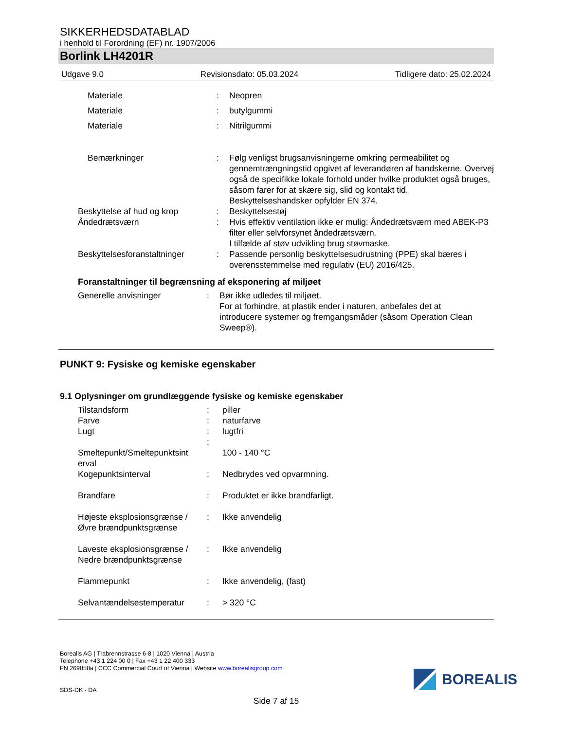SIKKERHEDSDATABLAD
i henhold til Forordning (EF) nr. 1907/2006
Borlink LH4201R
Udgave 9.0 Revisionsdato: 05.03.2024 Tidligere dato: 25.02.2024
| Materiale | : | Neopren |
| Materiale | : | butylgummi |
| Materiale | : | Nitrilgummi |
| Bemærkninger | : | Følg venligst brugsanvisningerne omkring permeabilitet og gennemtrængningstid opgivet af leverandøren af handskerne. Overvej også de specifikke lokale forhold under hvilke produktet også bruges, såsom farer for at skære sig, slid og kontakt tid. Beskyttelseshandsker opfylder EN 374. |
| Beskyttelse af hud og krop | : | Beskyttelsestøj |
| Åndedrætsværn | : | Hvis effektiv ventilation ikke er mulig: Åndedrætsværn med ABEK-P3 filter eller selvforsynet åndedrætsværn. I tilfælde af støv udvikling brug støvmaske. |
| Beskyttelsesforanstaltninger | : | Passende personlig beskyttelsesudrustning (PPE) skal bæres i overensstemmelse med regulativ (EU) 2016/425. |
Foranstaltninger til begrænsning af eksponering af miljøet
| Generelle anvisninger | : | Bør ikke udledes til miljøet. For at forhindre, at plastik ender i naturen, anbefales det at introducere systemer og fremgangsmåder (såsom Operation Clean Sweep®). |
PUNKT 9: Fysiske og kemiske egenskaber
9.1 Oplysninger om grundlæggende fysiske og kemiske egenskaber
| Tilstandsform | : | piller |
| Farve | : | naturfarve |
| Lugt | : | lugtfri |
| | : | |
| Smeltepunkt/Smeltepunktsint erval | | 100 - 140 °C |
| Kogepunktsinterval | : | Nedbrydes ved opvarmning. |
| Brandfare | : | Produktet er ikke brandfarligt. |
| Højeste eksplosionsgrænse / Øvre brændpunktsgrænse | : | Ikke anvendelig |
| Laveste eksplosionsgrænse / Nedre brændpunktsgrænse | : | Ikke anvendelig |
| Flammepunkt | : | Ikke anvendelig, (fast) |
| Selvantændelsestemperatur | : | > 320 °C |
Borealis AG | Trabrennstrasse 6-8 | 1020 Vienna | Austria
Telephone +43 1 224 00 0 | Fax +43 1 22 400 333
FN 269858a | CCC Commercial Court of Vienna | Website www.borealisgroup.com
SDS-DK - DA
BOREALIS
Side 7 af 15